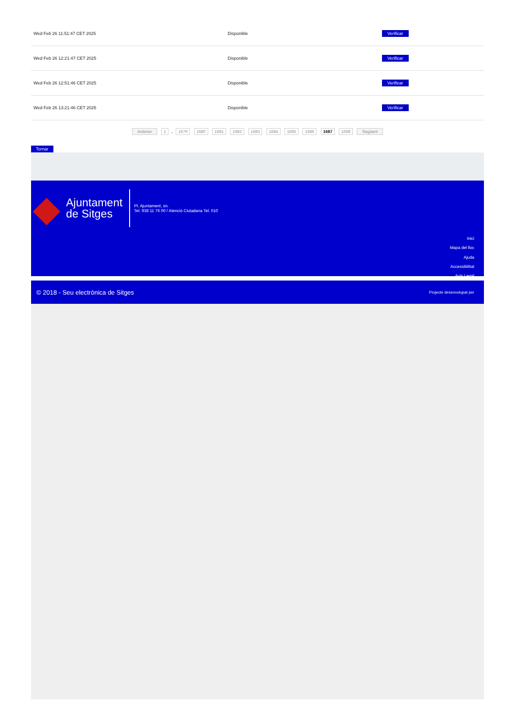| Wed Feb 26 11:51:47 CET 2025 | Disponible | Verificar |
| Wed Feb 26 12:21:47 CET 2025 | Disponible | Verificar |
| Wed Feb 26 12:51:46 CET 2025 | Disponible | Verificar |
| Wed Feb 26 13:21:46 CET 2025 | Disponible | Verificar |
Anterior 1 .. 1679 1680 1681 1682 1683 1684 1685 1686 1687 1688 Següent
Tornar
Ajuntament
de Sitges
Pl. Ajuntament, sn.
Tel. 938 11 76 00 / Atenció Ciutadana Tel. 010
Inici
Mapa del lloc
Ajuda
Accessibilitat
Avís Legal
© 2018 - Seu electrònica de Sitges Projecte desenvolupat per